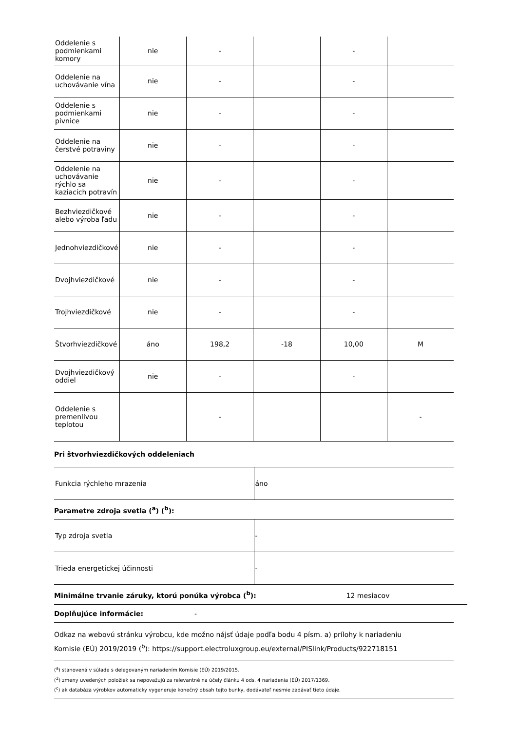| Oddelenie s podmienkami komory | nie | - | | - | |
| Oddelenie na uchovávanie vína | nie | - | | - | |
| Oddelenie s podmienkami pivnice | nie | - | | - | |
| Oddelenie na čerstvé potraviny | nie | - | | - | |
| Oddelenie na uchovávanie rýchlo sa kaziacich potravín | nie | - | | - | |
| Bezhviezdičkové alebo výroba ľadu | nie | - | | - | |
| Jednohviezdičkové | nie | - | | - | |
| Dvojhviezdičkové | nie | - | | - | |
| Trojhviezdičkové | nie | - | | - | |
| Štvorhviezdičkové | áno | 198,2 | -18 | 10,00 | M |
| Dvojhviezdičkový oddiel | nie | - | | - | |
| Oddelenie s premenlivou teplotou | | - | | | - |
Pri štvorhviezdičkových oddeleniach
| Funkcia rýchleho mrazenia | áno |
Parametre zdroja svetla (<sup>a</sup>) (<sup>b</sup>):
| Typ zdroja svetla | - |
| Trieda energetickej účinnosti | - |
Minimálne trvanie záruky, ktorú ponúka výrobca (<sup>b</sup>): 12 mesiacov
Doplňujúce informácie: -
Odkaz na webovú stránku výrobcu, kde možno nájsť údaje podľa bodu 4 písm. a) prílohy k nariadeniu
Komisie (EÚ) 2019/2019 (<sup>b</sup>): https://support.electroluxgroup.eu/external/PISlink/Products/922718151
(<sup>a</sup>) stanovená v súlade s delegovaným nariadením Komisie (EÚ) 2019/2015.
(<sup>2</sup>) zmeny uvedených položiek sa nepovažujú za relevantné na účely článku 4 ods. 4 nariadenia (EÚ) 2017/1369.
(<sup>c</sup>) ak databáza výrobkov automaticky vygeneruje konečný obsah tejto bunky, dodávateľ nesmie zadávať tieto údaje.